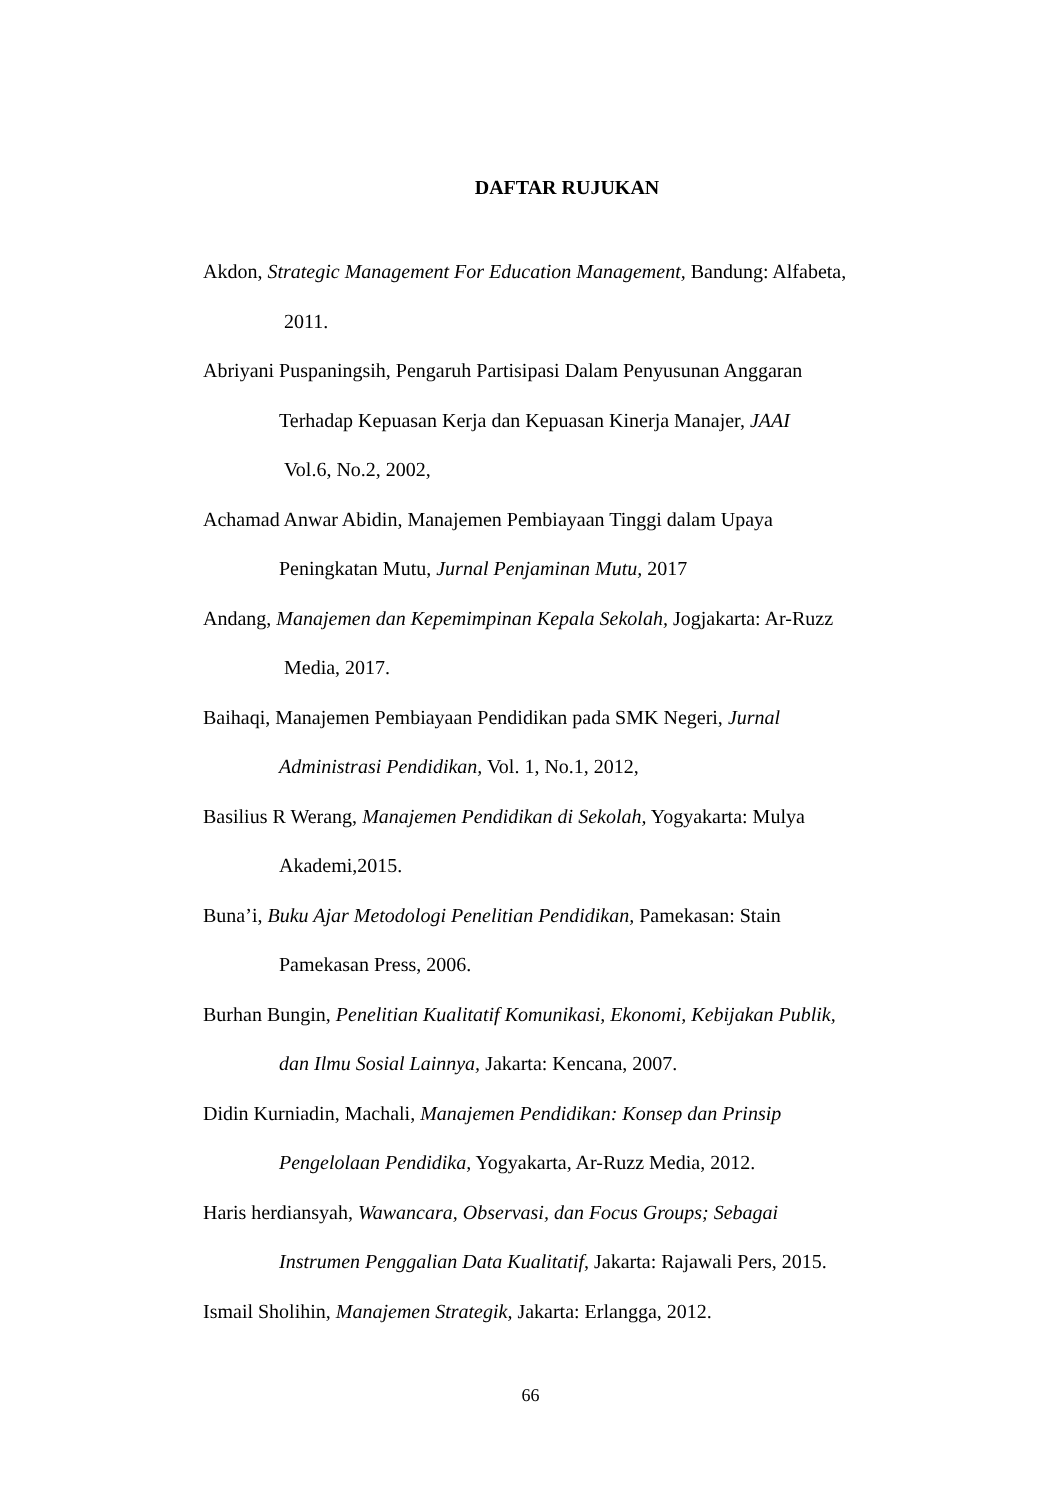DAFTAR RUJUKAN
Akdon, Strategic Management For Education Management, Bandung: Alfabeta,
2011.
Abriyani Puspaningsih, Pengaruh Partisipasi Dalam Penyusunan Anggaran
Terhadap Kepuasan Kerja dan Kepuasan Kinerja Manajer, JAAI
Vol.6, No.2, 2002,
Achamad Anwar Abidin, Manajemen Pembiayaan Tinggi dalam Upaya
Peningkatan Mutu, Jurnal Penjaminan Mutu, 2017
Andang, Manajemen dan Kepemimpinan Kepala Sekolah, Jogjakarta: Ar-Ruzz
Media, 2017.
Baihaqi, Manajemen Pembiayaan Pendidikan pada SMK Negeri, Jurnal
Administrasi Pendidikan, Vol. 1, No.1, 2012,
Basilius R Werang, Manajemen Pendidikan di Sekolah, Yogyakarta: Mulya
Akademi,2015.
Buna’i, Buku Ajar Metodologi Penelitian Pendidikan, Pamekasan: Stain
Pamekasan Press, 2006.
Burhan Bungin, Penelitian Kualitatif Komunikasi, Ekonomi, Kebijakan Publik,
dan Ilmu Sosial Lainnya, Jakarta: Kencana, 2007.
Didin Kurniadin, Machali, Manajemen Pendidikan: Konsep dan Prinsip
Pengelolaan Pendidika, Yogyakarta, Ar-Ruzz Media, 2012.
Haris herdiansyah, Wawancara, Observasi, dan Focus Groups; Sebagai
Instrumen Penggalian Data Kualitatif, Jakarta: Rajawali Pers, 2015.
Ismail Sholihin, Manajemen Strategik, Jakarta: Erlangga, 2012.
66